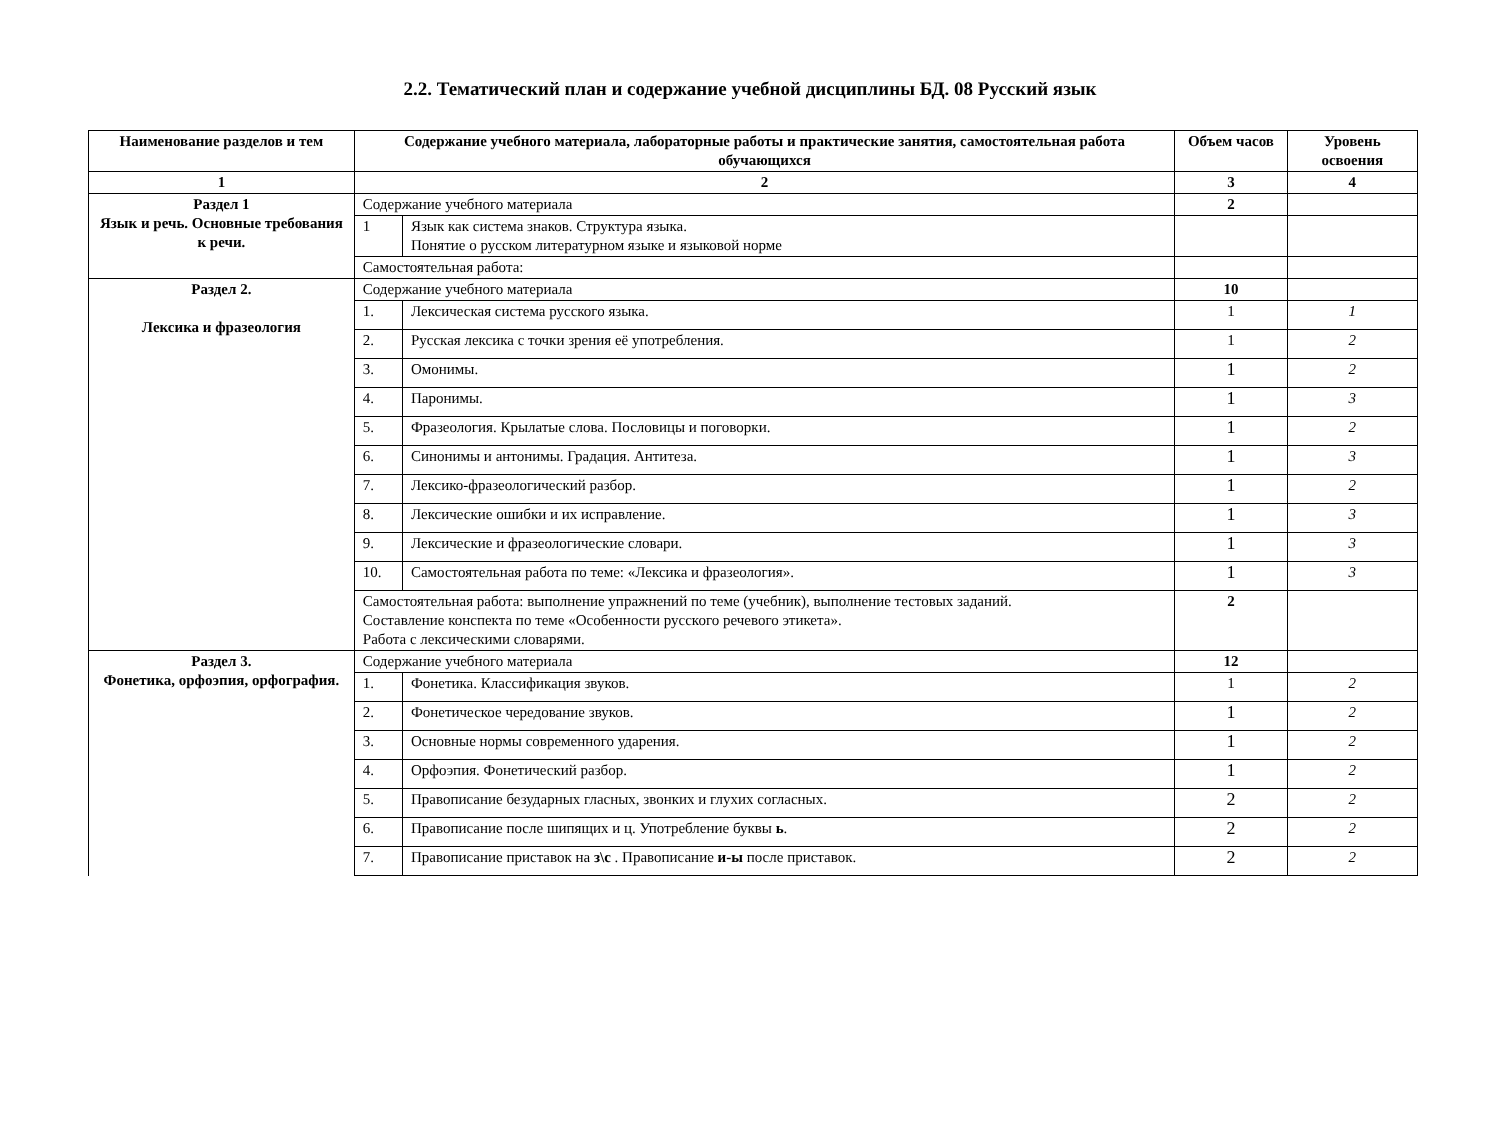2.2. Тематический план и содержание учебной дисциплины БД. 08 Русский язык
| Наименование разделов и тем | Содержание учебного материала, лабораторные работы и практические занятия, самостоятельная работа обучающихся | | Объем часов | Уровень освоения |
| --- | --- | --- | --- | --- |
| 1 | 2 | | 3 | 4 |
| Раздел 1 Язык и речь. Основные требования к речи. | Содержание учебного материала | | 2 | |
| | 1 | Язык как система знаков. Структура языка. Понятие о русском литературном языке и языковой норме | | |
| | Самостоятельная работа: | | | |
| Раздел 2. Лексика и фразеология | Содержание учебного материала | | 10 | |
| | 1. | Лексическая система русского языка. | 1 | 1 |
| | 2. | Русская лексика с точки зрения её употребления. | 1 | 2 |
| | 3. | Омонимы. | 1 | 2 |
| | 4. | Паронимы. | 1 | 3 |
| | 5. | Фразеология. Крылатые слова. Пословицы и поговорки. | 1 | 2 |
| | 6. | Синонимы и антонимы. Градация. Антитеза. | 1 | 3 |
| | 7. | Лексико-фразеологический разбор. | 1 | 2 |
| | 8. | Лексические ошибки и их исправление. | 1 | 3 |
| | 9. | Лексические и фразеологические словари. | 1 | 3 |
| | 10. | Самостоятельная работа по теме: «Лексика и фразеология». | 1 | 3 |
| | Самостоятельная работа: выполнение упражнений по теме (учебник), выполнение тестовых заданий. Составление конспекта по теме «Особенности русского речевого этикета». Работа с лексическими словарями. | | 2 | |
| Раздел 3. Фонетика, орфоэпия, орфография. | Содержание учебного материала | | 12 | |
| | 1. | Фонетика. Классификация звуков. | 1 | 2 |
| | 2. | Фонетическое чередование звуков. | 1 | 2 |
| | 3. | Основные нормы современного ударения. | 1 | 2 |
| | 4. | Орфоэпия. Фонетический разбор. | 1 | 2 |
| | 5. | Правописание безударных гласных, звонких и глухих согласных. | 2 | 2 |
| | 6. | Правописание после шипящих и ц. Употребление буквы ь . | 2 | 2 |
| | 7. | Правописание приставок на з\с . Правописание и-ы после приставок. | 2 | 2 |